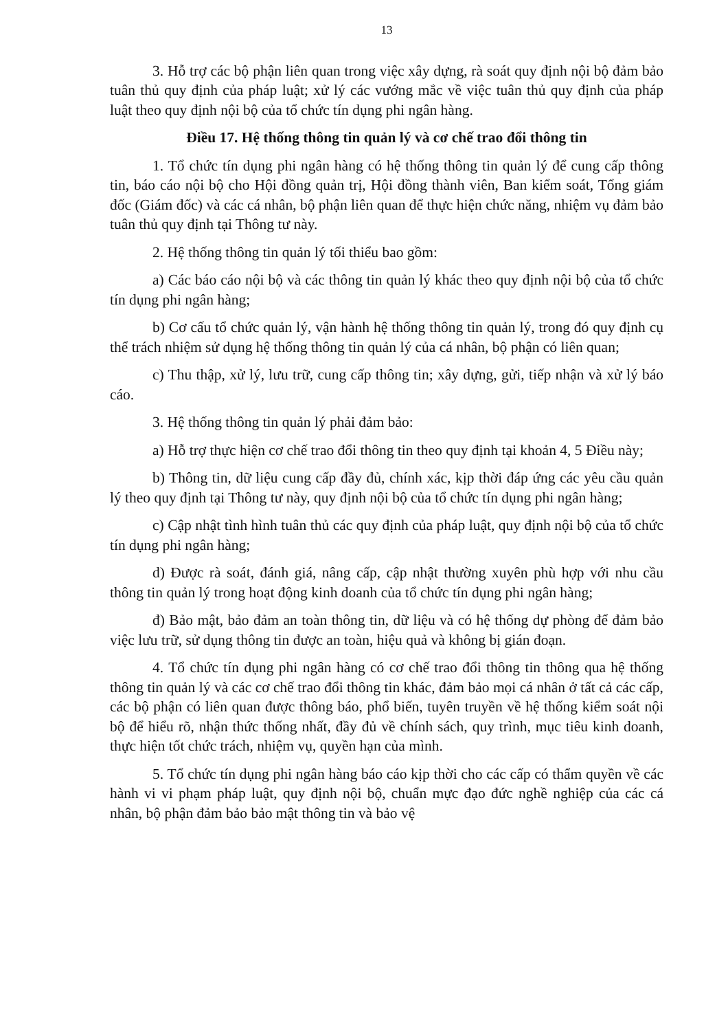13
3. Hỗ trợ các bộ phận liên quan trong việc xây dựng, rà soát quy định nội bộ đảm bảo tuân thủ quy định của pháp luật; xử lý các vướng mắc về việc tuân thủ quy định của pháp luật theo quy định nội bộ của tổ chức tín dụng phi ngân hàng.
Điều 17. Hệ thống thông tin quản lý và cơ chế trao đổi thông tin
1. Tổ chức tín dụng phi ngân hàng có hệ thống thông tin quản lý để cung cấp thông tin, báo cáo nội bộ cho Hội đồng quản trị, Hội đồng thành viên, Ban kiểm soát, Tổng giám đốc (Giám đốc) và các cá nhân, bộ phận liên quan để thực hiện chức năng, nhiệm vụ đảm bảo tuân thủ quy định tại Thông tư này.
2. Hệ thống thông tin quản lý tối thiểu bao gồm:
a) Các báo cáo nội bộ và các thông tin quản lý khác theo quy định nội bộ của tổ chức tín dụng phi ngân hàng;
b) Cơ cấu tổ chức quản lý, vận hành hệ thống thông tin quản lý, trong đó quy định cụ thể trách nhiệm sử dụng hệ thống thông tin quản lý của cá nhân, bộ phận có liên quan;
c) Thu thập, xử lý, lưu trữ, cung cấp thông tin; xây dựng, gửi, tiếp nhận và xử lý báo cáo.
3. Hệ thống thông tin quản lý phải đảm bảo:
a) Hỗ trợ thực hiện cơ chế trao đổi thông tin theo quy định tại khoản 4, 5 Điều này;
b) Thông tin, dữ liệu cung cấp đầy đủ, chính xác, kịp thời đáp ứng các yêu cầu quản lý theo quy định tại Thông tư này, quy định nội bộ của tổ chức tín dụng phi ngân hàng;
c) Cập nhật tình hình tuân thủ các quy định của pháp luật, quy định nội bộ của tổ chức tín dụng phi ngân hàng;
d) Được rà soát, đánh giá, nâng cấp, cập nhật thường xuyên phù hợp với nhu cầu thông tin quản lý trong hoạt động kinh doanh của tổ chức tín dụng phi ngân hàng;
đ) Bảo mật, bảo đảm an toàn thông tin, dữ liệu và có hệ thống dự phòng để đảm bảo việc lưu trữ, sử dụng thông tin được an toàn, hiệu quả và không bị gián đoạn.
4. Tổ chức tín dụng phi ngân hàng có cơ chế trao đổi thông tin thông qua hệ thống thông tin quản lý và các cơ chế trao đổi thông tin khác, đảm bảo mọi cá nhân ở tất cả các cấp, các bộ phận có liên quan được thông báo, phổ biến, tuyên truyền về hệ thống kiểm soát nội bộ để hiểu rõ, nhận thức thống nhất, đầy đủ về chính sách, quy trình, mục tiêu kinh doanh, thực hiện tốt chức trách, nhiệm vụ, quyền hạn của mình.
5. Tổ chức tín dụng phi ngân hàng báo cáo kịp thời cho các cấp có thẩm quyền về các hành vi vi phạm pháp luật, quy định nội bộ, chuẩn mực đạo đức nghề nghiệp của các cá nhân, bộ phận đảm bảo bảo mật thông tin và bảo vệ